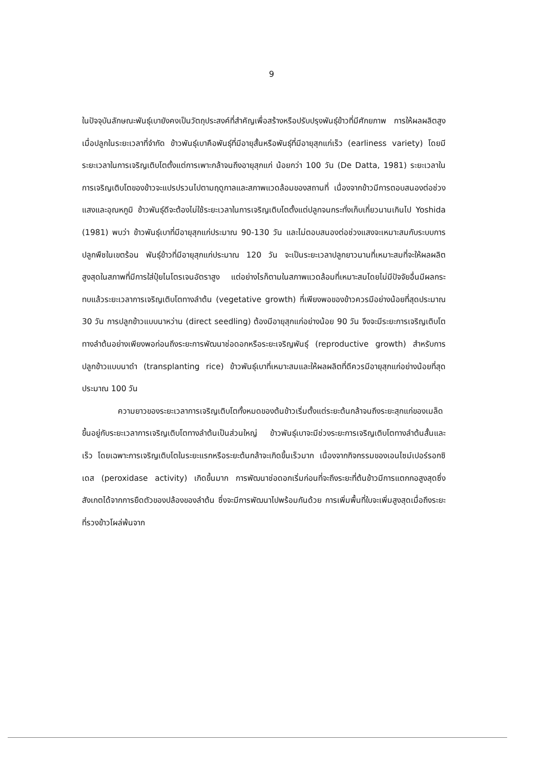9
ในปัจจุบันลักษณะพันธุ์เบายังคงเป็นวัตถุประสงค์ที่สำคัญเพื่อสร้างหรือปรับปรุงพันธุ์ข้าวที่มีศักยภาพ การให้ผลผลิตสูงเมื่อปลูกในระยะเวลาที่จำกัด ข้าวพันธุ์เบาคือพันธุ์ที่มีอายุสั้นหรือพันธุ์ที่มีอายุสุกแก่เร็ว (earliness variety) โดยมีระยะเวลาในการเจริญเติบโตตั้งแต่การเพาะกล้าจนถึงอายุสุกแก่ น้อยกว่า 100 วัน (De Datta, 1981) ระยะเวลาในการเจริญเติบโตของข้าวจะแปรปรวนไปตามฤดูกาลและสภาพแวดล้อมของสถานที่ เนื่องจากข้าวมีการตอบสนองต่อช่วงแสงและอุณหภูมิ ข้าวพันธุ์ดีจะต้องไม่ใช้ระยะเวลาในการเจริญเติบโตตั้งแต่ปลูกจนกระทั่งเก็บเกี่ยวนานเกินไป Yoshida (1981) พบว่า ข้าวพันธุ์เบาที่มีอายุสุกแก่ประมาณ 90-130 วัน และไม่ตอบสนองต่อช่วงแสงจะเหมาะสมกับระบบการปลูกพืชในเขตร้อน พันธุ์ข้าวที่มีอายุสุกแก่ประมาณ 120 วัน จะเป็นระยะเวลาปลูกยาวนานที่เหมาะสมที่จะให้ผลผลิตสูงสุดในสภาพที่มีการใส่ปุ๋ยไนโตรเจนอัตราสูง แต่อย่างไรก็ตามในสภาพแวดล้อมที่เหมาะสมโดยไม่มีปัจจัยอื่นมีผลกระทบแล้วระยะเวลาการเจริญเติบโตทางลำต้น (vegetative growth) ที่เพียงพอของข้าวควรมีอย่างน้อยที่สุดประมาณ 30 วัน การปลูกข้าวแบบนาหว่าน (direct seedling) ต้องมีอายุสุกแก่อย่างน้อย 90 วัน จึงจะมีระยะการเจริญเติบโตทางลำต้นอย่างเพียงพอก่อนถึงระยะการพัฒนาช่อดอกหรือระยะเจริญพันธุ์ (reproductive growth) สำหรับการปลูกข้าวแบบนาดำ (transplanting rice) ข้าวพันธุ์เบาที่เหมาะสมและให้ผลผลิตที่ดีควรมีอายุสุกแก่อย่างน้อยที่สุดประมาณ 100 วัน
ความยาวของระยะเวลาการเจริญเติบโตทั้งหมดของต้นข้าวเริ่มตั้งแต่ระยะต้นกล้าจนถึงระยะสุกแก่ของเมล็ด ขึ้นอยู่กับระยะเวลาการเจริญเติบโตทางลำต้นเป็นส่วนใหญ่ ข้าวพันธุ์เบาจะมีช่วงระยะการเจริญเติบโตทางลำต้นสั้นและเร็ว โดยเฉพาะการเจริญเติบโตในระยะแรกหรือระยะต้นกล้าจะเกิดขึ้นเร็วมาก เนื่องจากกิจกรรมของเอนไซม์เปอร์รอกซิเดส (peroxidase activity) เกิดขึ้นมาก การพัฒนาช่อดอกเริ่มก่อนที่จะถึงระยะที่ต้นข้าวมีการแตกกอสูงสุดซึ่งสังเกตได้จากการยืดตัวของปล้องของลำต้น ซึ่งจะมีการพัฒนาไปพร้อมกันด้วย การเพิ่มพื้นที่ใบจะเพิ่มสูงสุดเมื่อถึงระยะที่รวงข้าวโผล่พ้นจาก